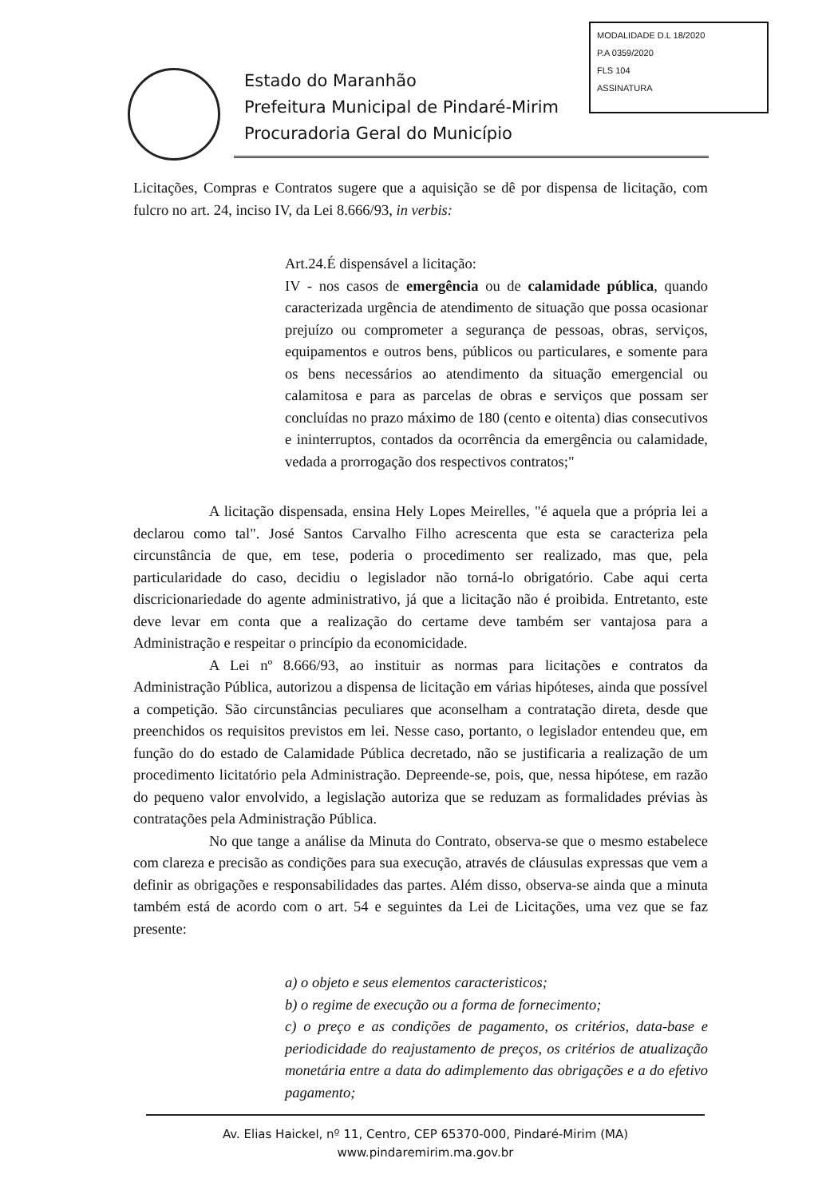MODALIDADE D.L 18/2020
P.A 0359/2020
FLS 104
ASSINATURA
Estado do Maranhão
Prefeitura Municipal de Pindaré-Mirim
Procuradoria Geral do Município
Licitações, Compras e Contratos sugere que a aquisição se dê por dispensa de licitação, com fulcro no art. 24, inciso IV, da Lei 8.666/93, in verbis:
Art.24.É dispensável a licitação:
IV - nos casos de emergência ou de calamidade pública, quando caracterizada urgência de atendimento de situação que possa ocasionar prejuízo ou comprometer a segurança de pessoas, obras, serviços, equipamentos e outros bens, públicos ou particulares, e somente para os bens necessários ao atendimento da situação emergencial ou calamitosa e para as parcelas de obras e serviços que possam ser concluídas no prazo máximo de 180 (cento e oitenta) dias consecutivos e ininterruptos, contados da ocorrência da emergência ou calamidade, vedada a prorrogação dos respectivos contratos;"
A licitação dispensada, ensina Hely Lopes Meirelles, "é aquela que a própria lei a declarou como tal". José Santos Carvalho Filho acrescenta que esta se caracteriza pela circunstância de que, em tese, poderia o procedimento ser realizado, mas que, pela particularidade do caso, decidiu o legislador não torná-lo obrigatório. Cabe aqui certa discricionariedade do agente administrativo, já que a licitação não é proibida. Entretanto, este deve levar em conta que a realização do certame deve também ser vantajosa para a Administração e respeitar o princípio da economicidade.
A Lei nº 8.666/93, ao instituir as normas para licitações e contratos da Administração Pública, autorizou a dispensa de licitação em várias hipóteses, ainda que possível a competição. São circunstâncias peculiares que aconselham a contratação direta, desde que preenchidos os requisitos previstos em lei. Nesse caso, portanto, o legislador entendeu que, em função do do estado de Calamidade Pública decretado, não se justificaria a realização de um procedimento licitatório pela Administração. Depreende-se, pois, que, nessa hipótese, em razão do pequeno valor envolvido, a legislação autoriza que se reduzam as formalidades prévias às contratações pela Administração Pública.
No que tange a análise da Minuta do Contrato, observa-se que o mesmo estabelece com clareza e precisão as condições para sua execução, através de cláusulas expressas que vem a definir as obrigações e responsabilidades das partes. Além disso, observa-se ainda que a minuta também está de acordo com o art. 54 e seguintes da Lei de Licitações, uma vez que se faz presente:
a) o objeto e seus elementos caracteristicos;
b) o regime de execução ou a forma de fornecimento;
c) o preço e as condições de pagamento, os critérios, data-base e periodicidade do reajustamento de preços, os critérios de atualização monetária entre a data do adimplemento das obrigações e a do efetivo pagamento;
Av. Elias Haickel, nº 11, Centro, CEP 65370-000, Pindaré-Mirim (MA)
www.pindaremirim.ma.gov.br